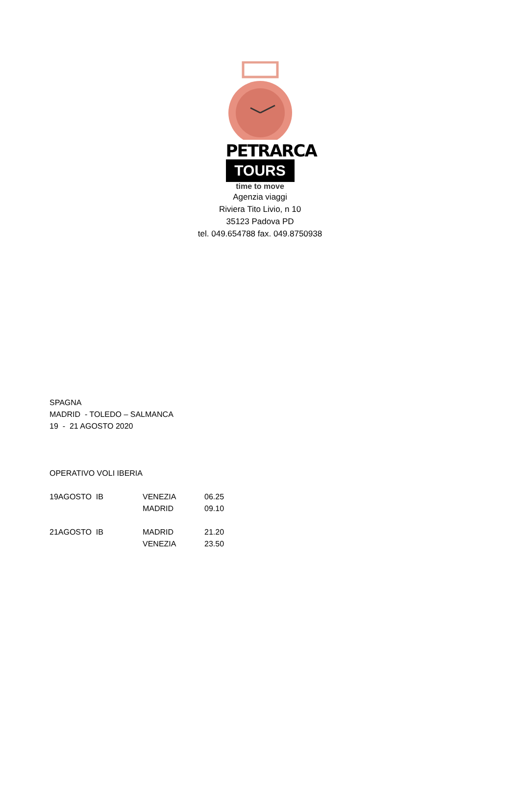PETRARCA
TOURS
time to move
Agenzia viaggi
Riviera Tito Livio, n 10
35123 Padova PD
tel. 049.654788 fax. 049.8750938
SPAGNA
MADRID - TOLEDO – SALMANCA
19 - 21 AGOSTO 2020
OPERATIVO VOLI IBERIA
| 19AGOSTO IB | VENEZIA | 06.25 |
| | MADRID | 09.10 |
| 21AGOSTO IB | MADRID | 21.20 |
| | VENEZIA | 23.50 |